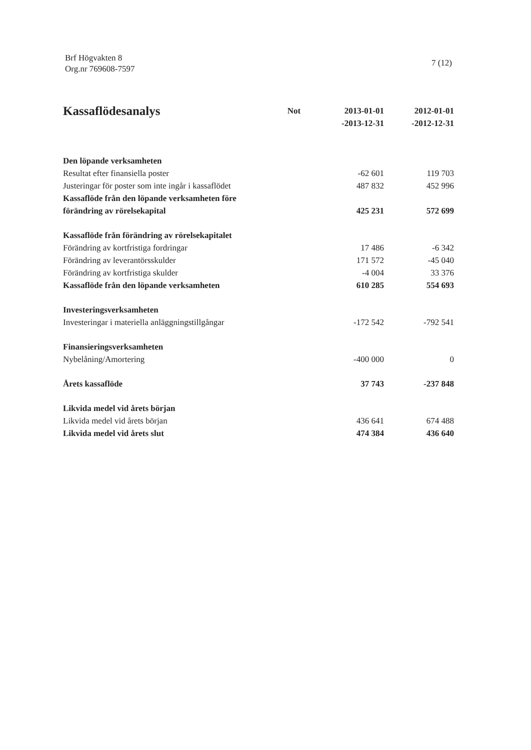Brf Högvakten 8
Org.nr 769608-7597
7 (12)
| Kassaflödesanalys | Not | 2013-01-01 -2013-12-31 | 2012-01-01 -2012-12-31 |
| --- | --- | --- | --- |
| Den löpande verksamheten | | | |
| Resultat efter finansiella poster | | -62 601 | 119 703 |
| Justeringar för poster som inte ingår i kassaflödet | | 487 832 | 452 996 |
| Kassaflöde från den löpande verksamheten före förändring av rörelsekapital | | 425 231 | 572 699 |
| Kassaflöde från förändring av rörelsekapitalet | | | |
| Förändring av kortfristiga fordringar | | 17 486 | -6 342 |
| Förändring av leverantörsskulder | | 171 572 | -45 040 |
| Förändring av kortfristiga skulder | | -4 004 | 33 376 |
| Kassaflöde från den löpande verksamheten | | 610 285 | 554 693 |
| Investeringsverksamheten | | | |
| Investeringar i materiella anläggningstillgångar | | -172 542 | -792 541 |
| Finansieringsverksamheten | | | |
| Nybelåning/Amortering | | -400 000 | 0 |
| Årets kassaflöde | | 37 743 | -237 848 |
| Likvida medel vid årets början | | | |
| Likvida medel vid årets början | | 436 641 | 674 488 |
| Likvida medel vid årets slut | | 474 384 | 436 640 |